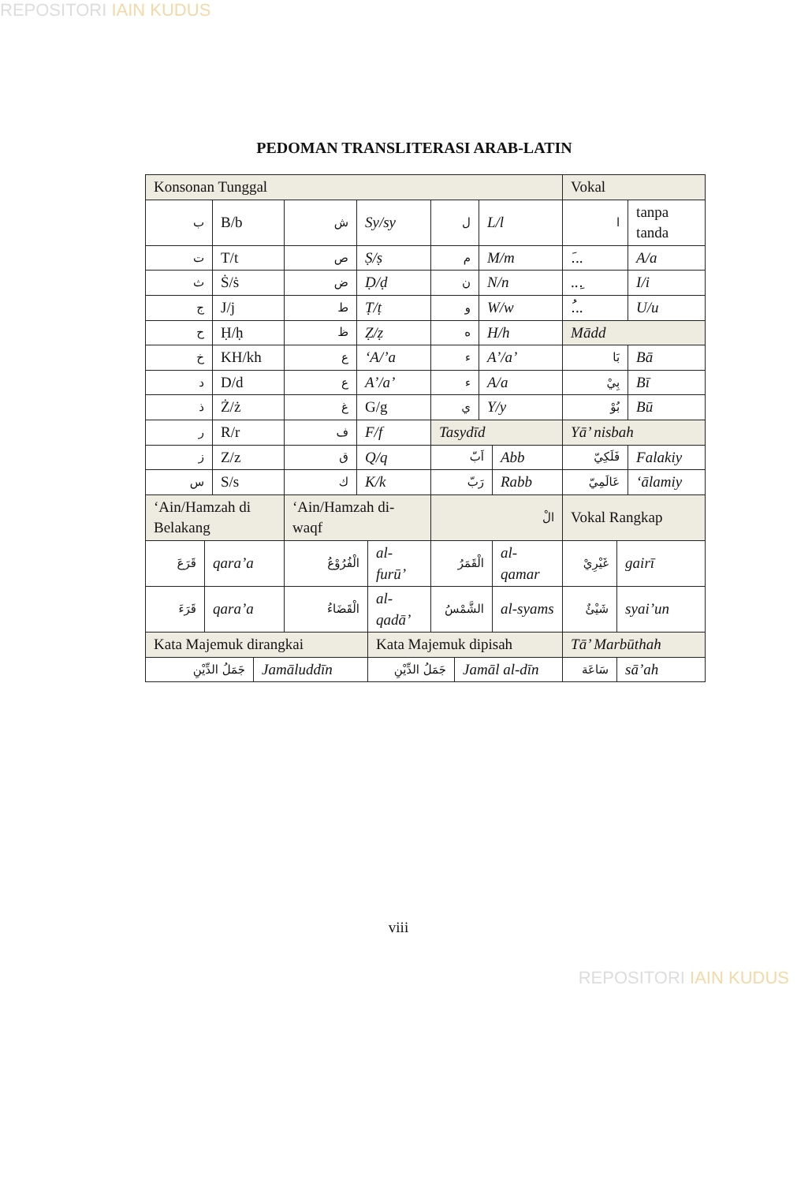REPOSITORI IAIN KUDUS
PEDOMAN TRANSLITERASI ARAB-LATIN
| Konsonan Tunggal | | | | | | | | | | | Vokal | | |
| ب | | B/b | | ش | Sy/sy | | ل | | L/l | | ا | | tanpa tanda |
| ت | | T/t | | ص | Ṣ/ṣ | | م | | M/m | | .َ.. | | A/a |
| ث | | Ṡ/ṡ | | ض | Ḍ/ḍ | | ن | | N/n | | ...ِ | | I/i |
| ج | | J/j | | ط | Ṭ/ṭ | | و | | W/w | | .ُ.. | | U/u |
| ح | | Ḥ/ḥ | | ظ | Ẓ/ẓ | | ه | | H/h | | Mādd | | |
| خ | | KH/kh | | ع | ‘A/’a | | ء | | A’/a’ | | بَا | | Bā |
| د | | D/d | | ع | A’/a’ | | ء | | A/a | | بِيْ | | Bī |
| ذ | | Ż/ż | | غ | G/g | | ي | | Y/y | | بُوْ | | Bū |
| ر | | R/r | | ف | F/f | | Tasydīd | | | | Yā’ nisbah | | |
| ز | | Z/z | | ق | Q/q | | اَبّ | | | Abb | فَلَكِيّ | | Falakiy |
| س | | S/s | | ك | K/k | | رَبّ | | | Rabb | عَالَمِيّ | | ‘ālamiy |
| ‘Ain/Hamzah di Belakang | | | | ‘Ain/Hamzah di-waqf | | | الْ | | | | Vokal Rangkap | | |
| قَرَعَ | qara’a | | | الْفُرُوْعُ | | al-furū’ | الْقَمَرُ | | | al-qamar | غَيْرِيْ | gairī | |
| قَرَءَ | qara’a | | | الْقَضَاءُ | | al-qadā’ | الشَّمْسُ | | | al-syams | شَيْئٌ | syai’un | |
| Kata Majemuk dirangkai | | | | | | Kata Majemuk dipisah | | | | | Tā’ Marbūthah | | |
| جَمَلُ الدِّيْنِ | | | Jamāluddīn | | | جَمَلُ الدِّيْنِ | | Jamāl al-dīn | | | سَاعَة | sā’ah | |
viii
REPOSITORI IAIN KUDUS